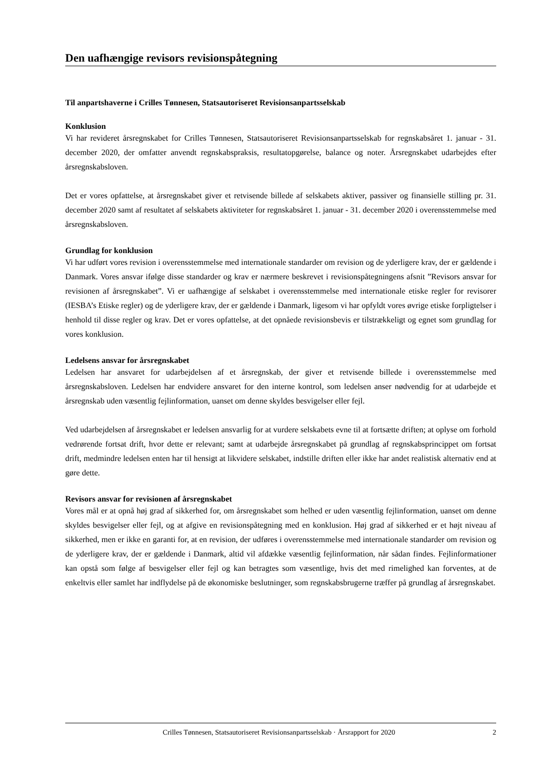Den uafhængige revisors revisionspåtegning
Til anpartshaverne i Crilles Tønnesen, Statsautoriseret Revisionsanpartsselskab
Konklusion
Vi har revideret årsregnskabet for Crilles Tønnesen, Statsautoriseret Revisionsanpartsselskab for regnskabsåret 1. januar - 31. december 2020, der omfatter anvendt regnskabspraksis, resultatopgørelse, balance og noter. Årsregnskabet udarbejdes efter årsregnskabsloven.
Det er vores opfattelse, at årsregnskabet giver et retvisende billede af selskabets aktiver, passiver og finansielle stilling pr. 31. december 2020 samt af resultatet af selskabets aktiviteter for regnskabsåret 1. januar - 31. december 2020 i overensstemmelse med årsregnskabsloven.
Grundlag for konklusion
Vi har udført vores revision i overensstemmelse med internationale standarder om revision og de yderligere krav, der er gældende i Danmark. Vores ansvar ifølge disse standarder og krav er nærmere beskrevet i revisionspåtegningens afsnit ”Revisors ansvar for revisionen af årsregnskabet”. Vi er uafhængige af selskabet i overensstemmelse med internationale etiske regler for revisorer (IESBA’s Etiske regler) og de yderligere krav, der er gældende i Danmark, ligesom vi har opfyldt vores øvrige etiske forpligtelser i henhold til disse regler og krav. Det er vores opfattelse, at det opnåede revisionsbevis er tilstrækkeligt og egnet som grundlag for vores konklusion.
Ledelsens ansvar for årsregnskabet
Ledelsen har ansvaret for udarbejdelsen af et årsregnskab, der giver et retvisende billede i overensstemmelse med årsregnskabsloven. Ledelsen har endvidere ansvaret for den interne kontrol, som ledelsen anser nødvendig for at udarbejde et årsregnskab uden væsentlig fejlinformation, uanset om denne skyldes besvigelser eller fejl.
Ved udarbejdelsen af årsregnskabet er ledelsen ansvarlig for at vurdere selskabets evne til at fortsætte driften; at oplyse om forhold vedrørende fortsat drift, hvor dette er relevant; samt at udarbejde årsregnskabet på grundlag af regnskabsprincippet om fortsat drift, medmindre ledelsen enten har til hensigt at likvidere selskabet, indstille driften eller ikke har andet realistisk alternativ end at gøre dette.
Revisors ansvar for revisionen af årsregnskabet
Vores mål er at opnå høj grad af sikkerhed for, om årsregnskabet som helhed er uden væsentlig fejlinformation, uanset om denne skyldes besvigelser eller fejl, og at afgive en revisionspåtegning med en konklusion. Høj grad af sikkerhed er et højt niveau af sikkerhed, men er ikke en garanti for, at en revision, der udføres i overensstemmelse med internationale standarder om revision og de yderligere krav, der er gældende i Danmark, altid vil afdække væsentlig fejlinformation, når sådan findes. Fejlinformationer kan opstå som følge af besvigelser eller fejl og kan betragtes som væsentlige, hvis det med rimelighed kan forventes, at de enkeltvis eller samlet har indflydelse på de økonomiske beslutninger, som regnskabsbrugerne træffer på grundlag af årsregnskabet.
Crilles Tønnesen, Statsautoriseret Revisionsanpartsselskab · Årsrapport for 2020 2